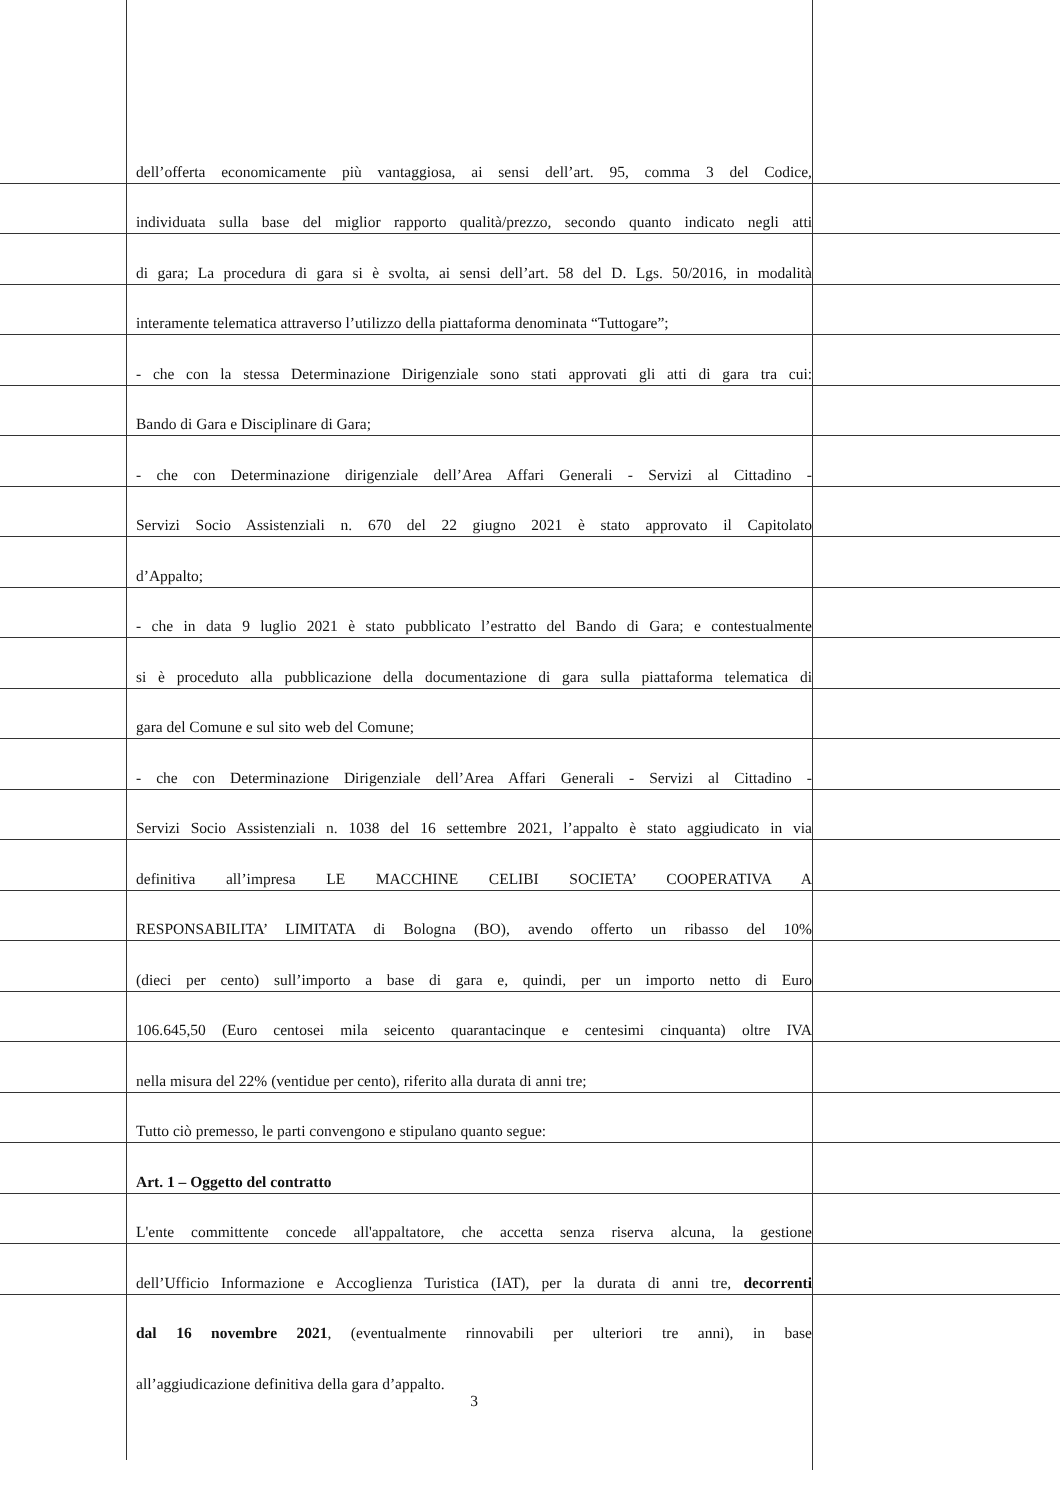dell’offerta economicamente più vantaggiosa, ai sensi dell’art. 95, comma 3 del Codice,
individuata sulla base del miglior rapporto qualità/prezzo, secondo quanto indicato negli atti
di gara; La procedura di gara si è svolta, ai sensi dell’art. 58 del D. Lgs. 50/2016, in modalità
interamente telematica attraverso l’utilizzo della piattaforma denominata “Tuttogare”;
- che con la stessa Determinazione Dirigenziale sono stati approvati gli atti di gara tra cui:
Bando di Gara e Disciplinare di Gara;
- che con Determinazione dirigenziale dell’Area Affari Generali - Servizi al Cittadino -
Servizi Socio Assistenziali n. 670 del 22 giugno 2021 è stato approvato il Capitolato
d’Appalto;
- che in data 9 luglio 2021 è stato pubblicato l’estratto del Bando di Gara; e contestualmente
si è proceduto alla pubblicazione della documentazione di gara sulla piattaforma telematica di
gara del Comune e sul sito web del Comune;
- che con Determinazione Dirigenziale dell’Area Affari Generali - Servizi al Cittadino -
Servizi Socio Assistenziali n. 1038 del 16 settembre 2021, l’appalto è stato aggiudicato in via
definitiva all’impresa LE MACCHINE CELIBI SOCIETA’ COOPERATIVA A
RESPONSABILITA’ LIMITATA di Bologna (BO), avendo offerto un ribasso del 10%
(dieci per cento) sull’importo a base di gara e, quindi, per un importo netto di Euro
106.645,50 (Euro centosei mila seicento quarantacinque e centesimi cinquanta) oltre IVA
nella misura del 22% (ventidue per cento), riferito alla durata di anni tre;
Tutto ciò premesso, le parti convengono e stipulano quanto segue:
Art. 1 – Oggetto del contratto
L'ente committente concede all'appaltatore, che accetta senza riserva alcuna, la gestione
dell’Ufficio Informazione e Accoglienza Turistica (IAT), per la durata di anni tre, decorrenti
dal 16 novembre 2021, (eventualmente rinnovabili per ulteriori tre anni), in base
all’aggiudicazione definitiva della gara d’appalto.
3